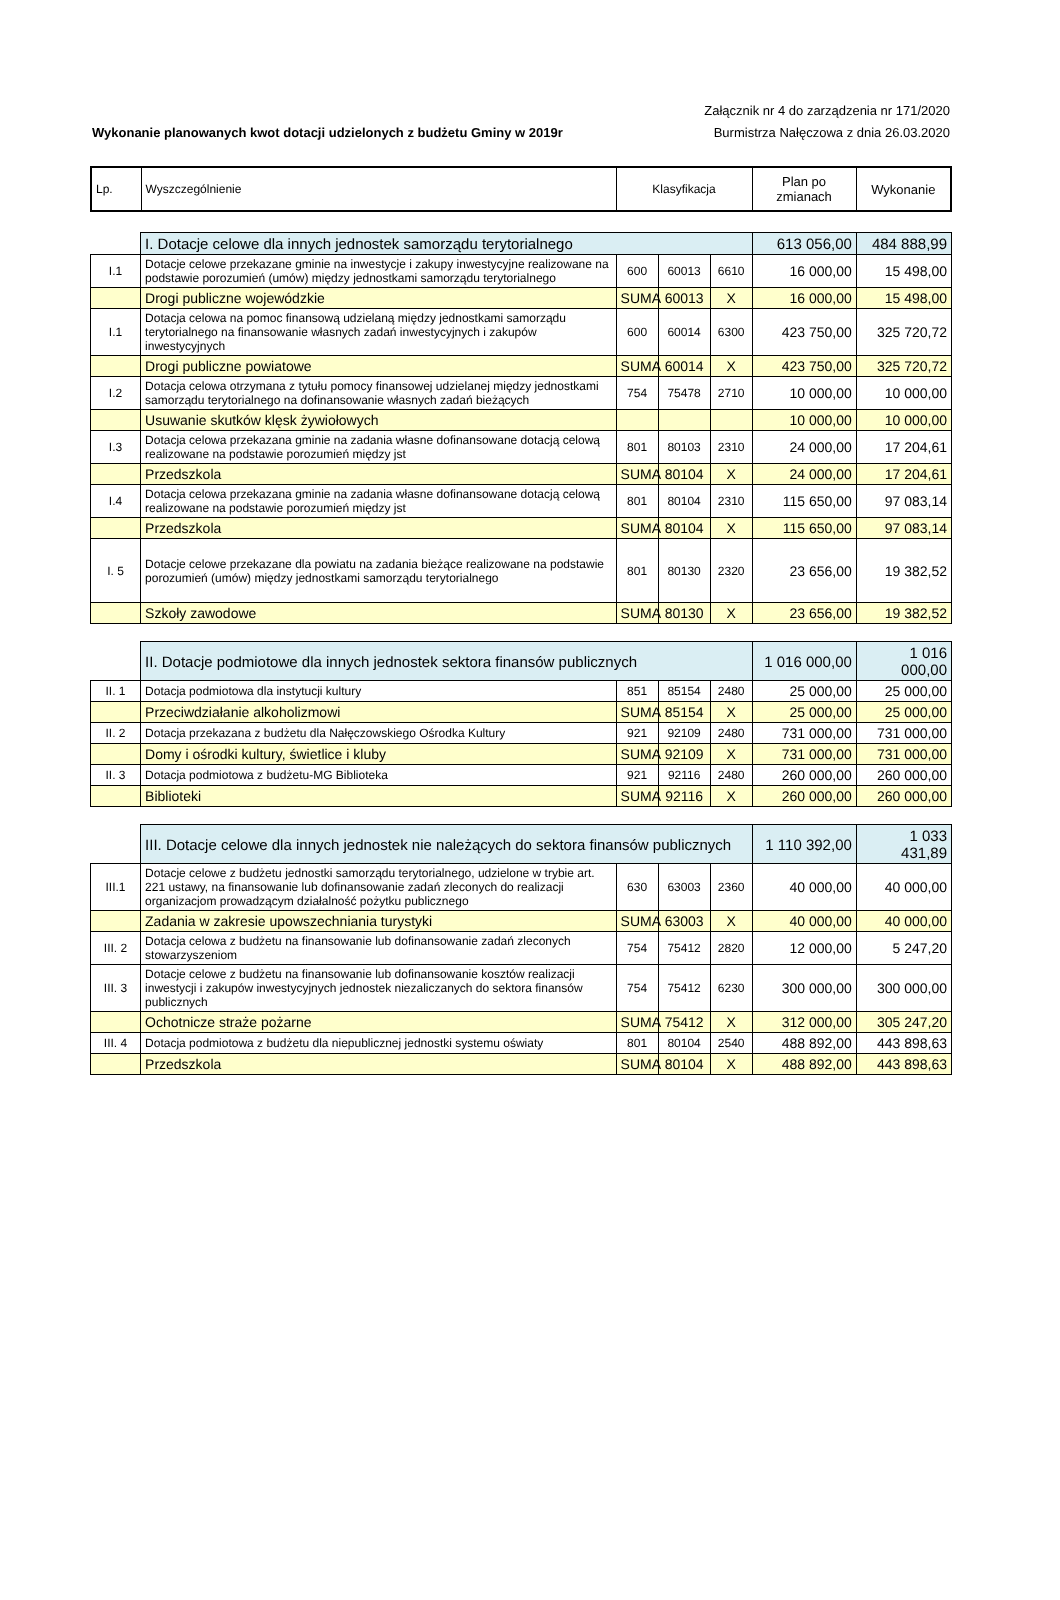Wykonanie planowanych kwot dotacji udzielonych z budżetu Gminy w 2019r
Załącznik nr 4 do zarządzenia nr 171/2020
Burmistrza Nałęczowa z dnia 26.03.2020
| Lp. | Wyszczególnienie | Klasyfikacja | Plan po zmianach | Wykonanie |
| --- | --- | --- | --- | --- |
| | I. Dotacje celowe dla innych jednostek samorządu terytorialnego | | | | 613 056,00 | 484 888,99 |
| I.1 | Dotacje celowe przekazane gminie na inwestycje i zakupy inwestycyjne realizowane na podstawie porozumień (umów) między jednostkami samorządu terytorialnego | 600 | 60013 | 6610 | 16 000,00 | 15 498,00 |
| | Drogi publiczne wojewódzkie | SUMA | 60013 | X | 16 000,00 | 15 498,00 |
| I.1 | Dotacja celowa na pomoc finansową udzielaną między jednostkami samorządu terytorialnego na finansowanie własnych zadań inwestycyjnych i zakupów inwestycyjnych | 600 | 60014 | 6300 | 423 750,00 | 325 720,72 |
| | Drogi publiczne powiatowe | SUMA | 60014 | X | 423 750,00 | 325 720,72 |
| I.2 | Dotacja celowa otrzymana z tytułu pomocy finansowej udzielanej między jednostkami samorządu terytorialnego na dofinansowanie własnych zadań bieżących | 754 | 75478 | 2710 | 10 000,00 | 10 000,00 |
| | Usuwanie skutków klęsk żywiołowych | | | | 10 000,00 | 10 000,00 |
| I.3 | Dotacja celowa przekazana gminie na zadania własne dofinansowane dotacją celową realizowane na podstawie porozumień między jst | 801 | 80103 | 2310 | 24 000,00 | 17 204,61 |
| | Przedszkola | SUMA | 80104 | X | 24 000,00 | 17 204,61 |
| I.4 | Dotacja celowa przekazana gminie na zadania własne dofinansowane dotacją celową realizowane na podstawie porozumień między jst | 801 | 80104 | 2310 | 115 650,00 | 97 083,14 |
| | Przedszkola | SUMA | 80104 | X | 115 650,00 | 97 083,14 |
| I. 5 | Dotacje celowe przekazane dla powiatu na zadania bieżące realizowane na podstawie porozumień (umów) między jednostkami samorządu terytorialnego | 801 | 80130 | 2320 | 23 656,00 | 19 382,52 |
| | Szkoły zawodowe | SUMA | 80130 | X | 23 656,00 | 19 382,52 |
| | II. Dotacje podmiotowe dla innych jednostek sektora finansów publicznych | | | | 1 016 000,00 | 1 016 000,00 |
| II. 1 | Dotacja podmiotowa dla instytucji kultury | 851 | 85154 | 2480 | 25 000,00 | 25 000,00 |
| | Przeciwdziałanie alkoholizmowi | SUMA | 85154 | X | 25 000,00 | 25 000,00 |
| II. 2 | Dotacja przekazana z budżetu dla Nałęczowskiego Ośrodka Kultury | 921 | 92109 | 2480 | 731 000,00 | 731 000,00 |
| | Domy i ośrodki kultury, świetlice i kluby | SUMA | 92109 | X | 731 000,00 | 731 000,00 |
| II. 3 | Dotacja podmiotowa z budżetu-MG Biblioteka | 921 | 92116 | 2480 | 260 000,00 | 260 000,00 |
| | Biblioteki | SUMA | 92116 | X | 260 000,00 | 260 000,00 |
| | III. Dotacje celowe dla innych jednostek nie należących do sektora finansów publicznych | | | | 1 110 392,00 | 1 033 431,89 |
| III.1 | Dotacje celowe z budżetu jednostki samorządu terytorialnego, udzielone w trybie art. 221 ustawy, na finansowanie lub dofinansowanie zadań zleconych do realizacji organizacjom prowadzącym działalność pożytku publicznego | 630 | 63003 | 2360 | 40 000,00 | 40 000,00 |
| | Zadania w zakresie upowszechniania turystyki | SUMA | 63003 | X | 40 000,00 | 40 000,00 |
| III. 2 | Dotacja celowa z budżetu na finansowanie lub dofinansowanie zadań zleconych stowarzyszeniom | 754 | 75412 | 2820 | 12 000,00 | 5 247,20 |
| III. 3 | Dotacje celowe z budżetu na finansowanie lub dofinansowanie kosztów realizacji inwestycji i zakupów inwestycyjnych jednostek niezaliczanych do sektora finansów publicznych | 754 | 75412 | 6230 | 300 000,00 | 300 000,00 |
| | Ochotnicze straże pożarne | SUMA | 75412 | X | 312 000,00 | 305 247,20 |
| III. 4 | Dotacja podmiotowa z budżetu dla niepublicznej jednostki systemu oświaty | 801 | 80104 | 2540 | 488 892,00 | 443 898,63 |
| | Przedszkola | SUMA | 80104 | X | 488 892,00 | 443 898,63 |